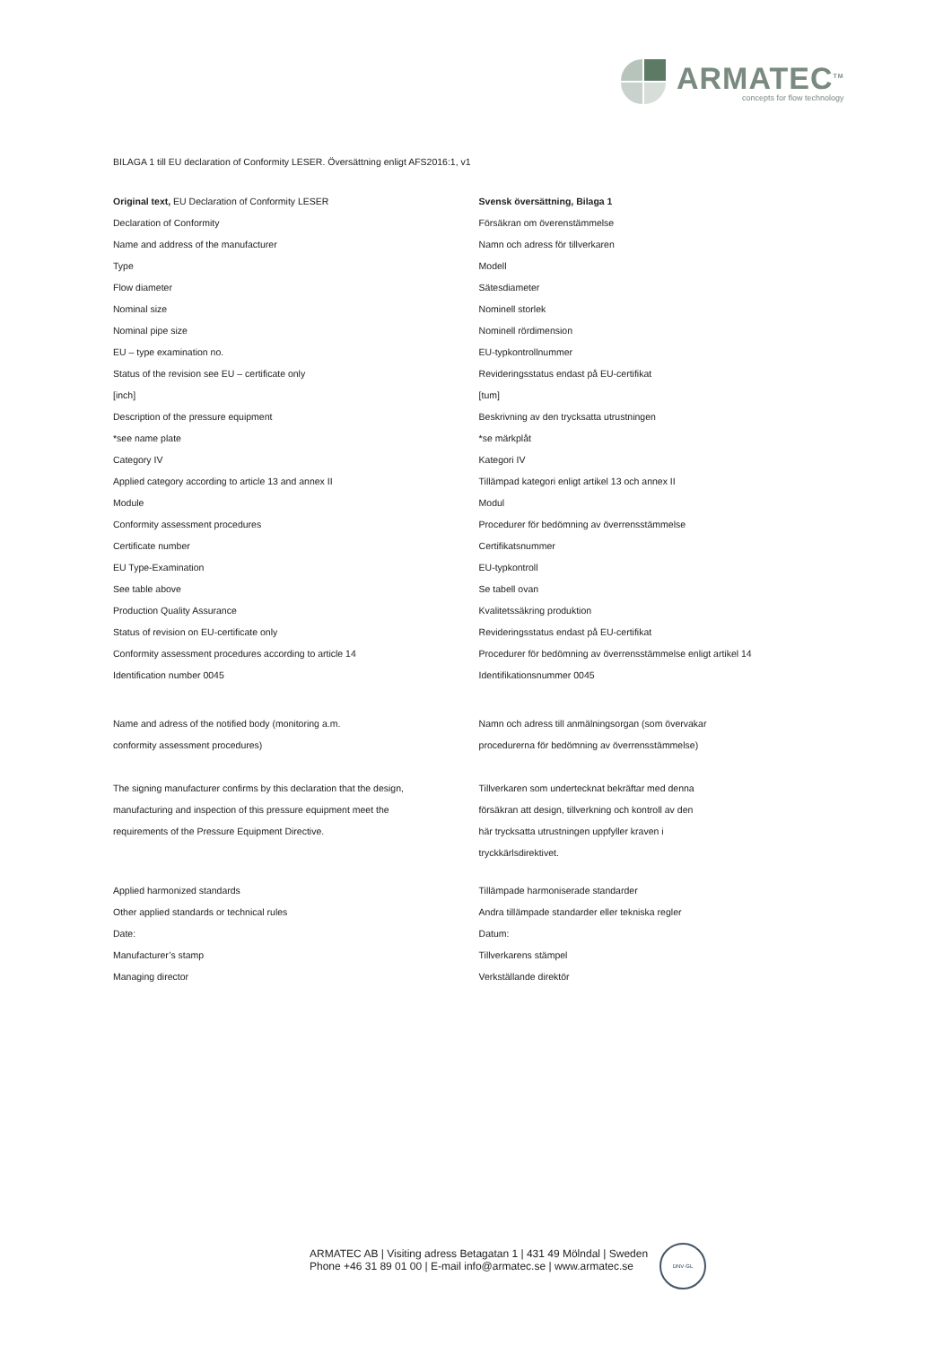ARMATEC<sup>TM</sup>
concepts for flow technology
BILAGA 1 till EU declaration of Conformity LESER. Översättning enligt AFS2016:1, v1
| Original text, EU Declaration of Conformity LESER | Svensk översättning, Bilaga 1 |
| Declaration of Conformity | Försäkran om överenstämmelse |
| Name and address of the manufacturer | Namn och adress för tillverkaren |
| Type | Modell |
| Flow diameter | Sätesdiameter |
| Nominal size | Nominell storlek |
| Nominal pipe size | Nominell rördimension |
| EU – type examination no. | EU-typkontrollnummer |
| Status of the revision see EU – certificate only | Revideringsstatus endast på EU-certifikat |
| [inch] | [tum] |
| Description of the pressure equipment | Beskrivning av den trycksatta utrustningen |
| *see name plate | *se märkplåt |
| Category IV | Kategori IV |
| Applied category according to article 13 and annex II | Tillämpad kategori enligt artikel 13 och annex II |
| Module | Modul |
| Conformity assessment procedures | Procedurer för bedömning av överrensstämmelse |
| Certificate number | Certifikatsnummer |
| EU Type-Examination | EU-typkontroll |
| See table above | Se tabell ovan |
| Production Quality Assurance | Kvalitetssäkring produktion |
| Status of revision on EU-certificate only | Revideringsstatus endast på EU-certifikat |
| Conformity assessment procedures according to article 14 | Procedurer för bedömning av överrensstämmelse enligt artikel 14 |
| Identification number 0045 | Identifikationsnummer 0045 |
| Name and adress of the notified body (monitoring a.m. conformity assessment procedures) | Namn och adress till anmälningsorgan (som övervakar procedurerna för bedömning av överrensstämmelse) |
| The signing manufacturer confirms by this declaration that the design, manufacturing and inspection of this pressure equipment meet the requirements of the Pressure Equipment Directive. | Tillverkaren som undertecknat bekräftar med denna försäkran att design, tillverkning och kontroll av den här trycksatta utrustningen uppfyller kraven i tryckkärlsdirektivet. |
| Applied harmonized standards | Tillämpade harmoniserade standarder |
| Other applied standards or technical rules | Andra tillämpade standarder eller tekniska regler |
| Date: | Datum: |
| Manufacturer’s stamp | Tillverkarens stämpel |
| Managing director | Verkställande direktör |
ARMATEC AB | Visiting adress Betagatan 1 | 431 49 Mölndal | Sweden
Phone +46 31 89 01 00 | E-mail info@armatec.se | www.armatec.se
DNV·GL